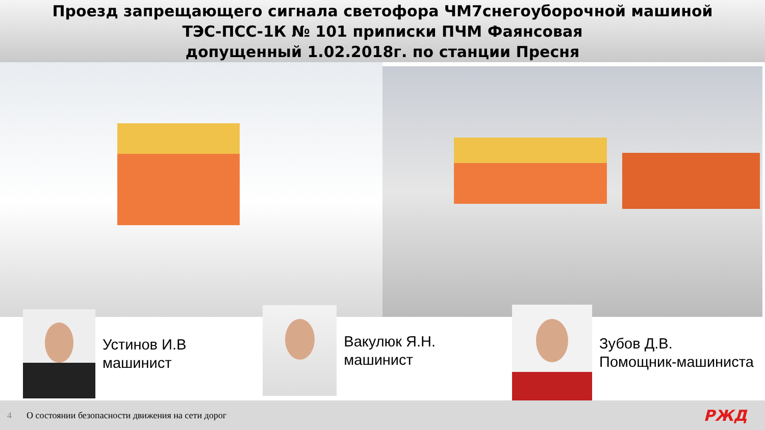Проезд запрещающего сигнала светофора ЧМ7снегоуборочной машиной
ТЭС-ПСС-1К № 101 приписки ПЧМ Фаянсовая
допущенный 1.02.2018г. по станции Пресня
Устинов И.В
машинист
Вакулюк Я.Н.
машинист
Зубов Д.В.
Помощник-машиниста
4 О состоянии безопасности движения на сети дорог
РЖД